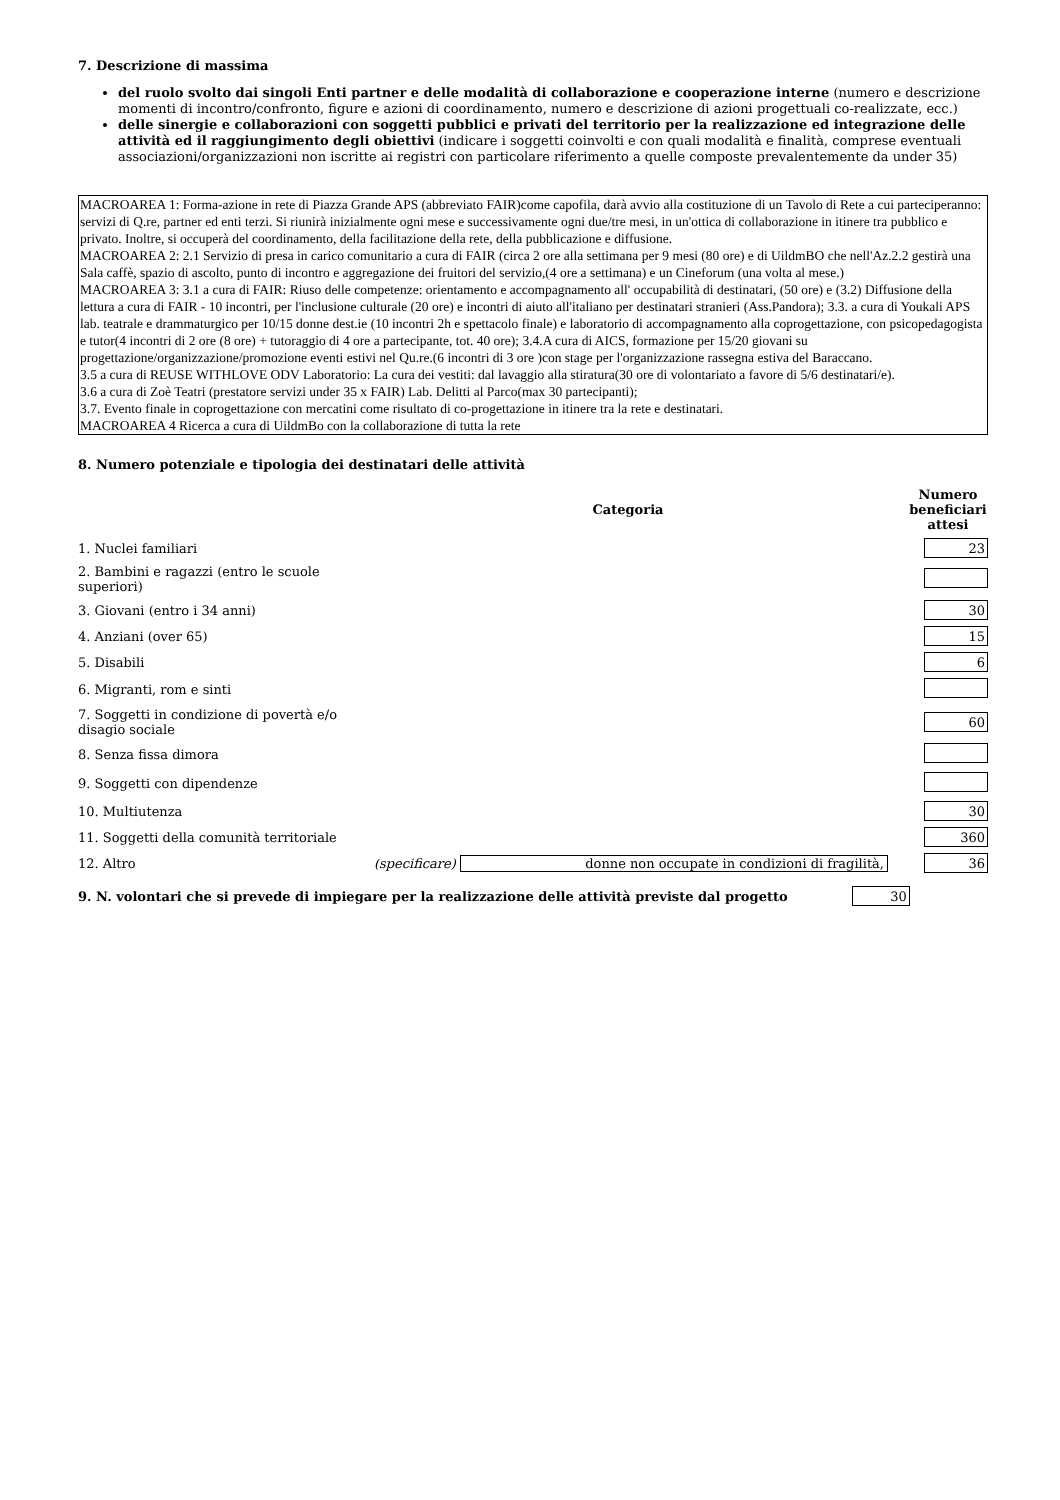7. Descrizione di massima
del ruolo svolto dai singoli Enti partner e delle modalità di collaborazione e cooperazione interne (numero e descrizione momenti di incontro/confronto, figure e azioni di coordinamento, numero e descrizione di azioni progettuali co-realizzate, ecc.)
delle sinergie e collaborazioni con soggetti pubblici e privati del territorio per la realizzazione ed integrazione delle attività ed il raggiungimento degli obiettivi (indicare i soggetti coinvolti e con quali modalità e finalità, comprese eventuali associazioni/organizzazioni non iscritte ai registri con particolare riferimento a quelle composte prevalentemente da under 35)
MACROAREA 1: Forma-azione in rete di Piazza Grande APS (abbreviato FAIR)come capofila, darà avvio alla costituzione di un Tavolo di Rete a cui parteciperanno: servizi di Q.re, partner ed enti terzi. Si riunirà inizialmente ogni mese e successivamente ogni due/tre mesi, in un'ottica di collaborazione in itinere tra pubblico e privato. Inoltre, si occuperà del coordinamento, della facilitazione della rete, della pubblicazione e diffusione.
MACROAREA 2: 2.1 Servizio di presa in carico comunitario a cura di FAIR (circa 2 ore alla settimana per 9 mesi (80 ore) e di UildmBO che nell'Az.2.2 gestirà una Sala caffè, spazio di ascolto, punto di incontro e aggregazione dei fruitori del servizio,(4 ore a settimana) e un Cineforum (una volta al mese.)
MACROAREA 3: 3.1 a cura di FAIR: Riuso delle competenze: orientamento e accompagnamento all' occupabilità di destinatari, (50 ore) e (3.2) Diffusione della lettura a cura di FAIR - 10 incontri, per l'inclusione culturale (20 ore) e incontri di aiuto all'italiano per destinatari stranieri (Ass.Pandora); 3.3. a cura di Youkali APS lab. teatrale e drammaturgico per 10/15 donne dest.ie (10 incontri 2h e spettacolo finale) e laboratorio di accompagnamento alla coprogettazione, con psicopedagogista e tutor(4 incontri di 2 ore (8 ore) + tutoraggio di 4 ore a partecipante, tot. 40 ore); 3.4.A cura di AICS, formazione per 15/20 giovani su progettazione/organizzazione/promozione eventi estivi nel Qu.re.(6 incontri di 3 ore )con stage per l'organizzazione rassegna estiva del Baraccano.
3.5 a cura di REUSE WITHLOVE ODV Laboratorio: La cura dei vestiti: dal lavaggio alla stiratura(30 ore di volontariato a favore di 5/6 destinatari/e).
3.6 a cura di Zoè Teatri (prestatore servizi under 35 x FAIR) Lab. Delitti al Parco(max 30 partecipanti);
3.7. Evento finale in coprogettazione con mercatini come risultato di co-progettazione in itinere tra la rete e destinatari.
MACROAREA 4 Ricerca a cura di UildmBo con la collaborazione di tutta la rete
8. Numero potenziale e tipologia dei destinatari delle attività
| | Categoria | Numero beneficiari attesi |
| --- | --- | --- |
| 1. Nuclei familiari | | 23 |
| 2. Bambini e ragazzi (entro le scuole superiori) | | |
| 3. Giovani (entro i 34 anni) | | 30 |
| 4. Anziani (over 65) | | 15 |
| 5. Disabili | | 6 |
| 6. Migranti, rom e sinti | | |
| 7. Soggetti in condizione di povertà e/o disagio sociale | | 60 |
| 8. Senza fissa dimora | | |
| 9. Soggetti con dipendenze | | |
| 10. Multiutenza | | 30 |
| 11. Soggetti della comunità territoriale | | 360 |
| 12. Altro | (specificare) donne non occupate in condizioni di fragilità, | 36 |
9. N. volontari che si prevede di impiegare per la realizzazione delle attività previste dal progetto 30